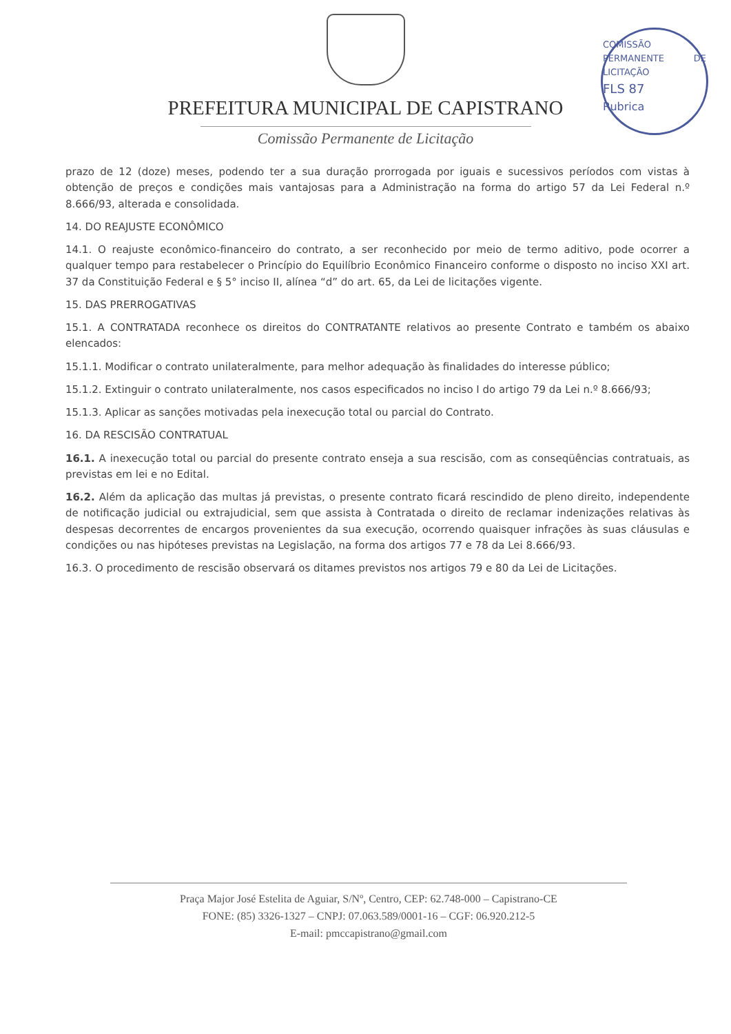PREFEITURA MUNICIPAL DE CAPISTRANO
Comissão Permanente de Licitação
COMISSÃO PERMANENTE DE LICITAÇÃO
FLS 87
Rubrica
prazo de 12 (doze) meses, podendo ter a sua duração prorrogada por iguais e sucessivos períodos com vistas à obtenção de preços e condições mais vantajosas para a Administração na forma do artigo 57 da Lei Federal n.º 8.666/93, alterada e consolidada.
14. DO REAJUSTE ECONÔMICO
14.1. O reajuste econômico-financeiro do contrato, a ser reconhecido por meio de termo aditivo, pode ocorrer a qualquer tempo para restabelecer o Princípio do Equilíbrio Econômico Financeiro conforme o disposto no inciso XXI art. 37 da Constituição Federal e § 5° inciso II, alínea “d” do art. 65, da Lei de licitações vigente.
15. DAS PRERROGATIVAS
15.1. A CONTRATADA reconhece os direitos do CONTRATANTE relativos ao presente Contrato e também os abaixo elencados:
15.1.1. Modificar o contrato unilateralmente, para melhor adequação às finalidades do interesse público;
15.1.2. Extinguir o contrato unilateralmente, nos casos especificados no inciso I do artigo 79 da Lei n.º 8.666/93;
15.1.3. Aplicar as sanções motivadas pela inexecução total ou parcial do Contrato.
16. DA RESCISÃO CONTRATUAL
16.1. A inexecução total ou parcial do presente contrato enseja a sua rescisão, com as conseqüências contratuais, as previstas em lei e no Edital.
16.2. Além da aplicação das multas já previstas, o presente contrato ficará rescindido de pleno direito, independente de notificação judicial ou extrajudicial, sem que assista à Contratada o direito de reclamar indenizações relativas às despesas decorrentes de encargos provenientes da sua execução, ocorrendo quaisquer infrações às suas cláusulas e condições ou nas hipóteses previstas na Legislação, na forma dos artigos 77 e 78 da Lei 8.666/93.
16.3. O procedimento de rescisão observará os ditames previstos nos artigos 79 e 80 da Lei de Licitações.
Praça Major José Estelita de Aguiar, S/Nº, Centro, CEP: 62.748-000 – Capistrano-CE
FONE: (85) 3326-1327 – CNPJ: 07.063.589/0001-16 – CGF: 06.920.212-5
E-mail: pmccapistrano@gmail.com